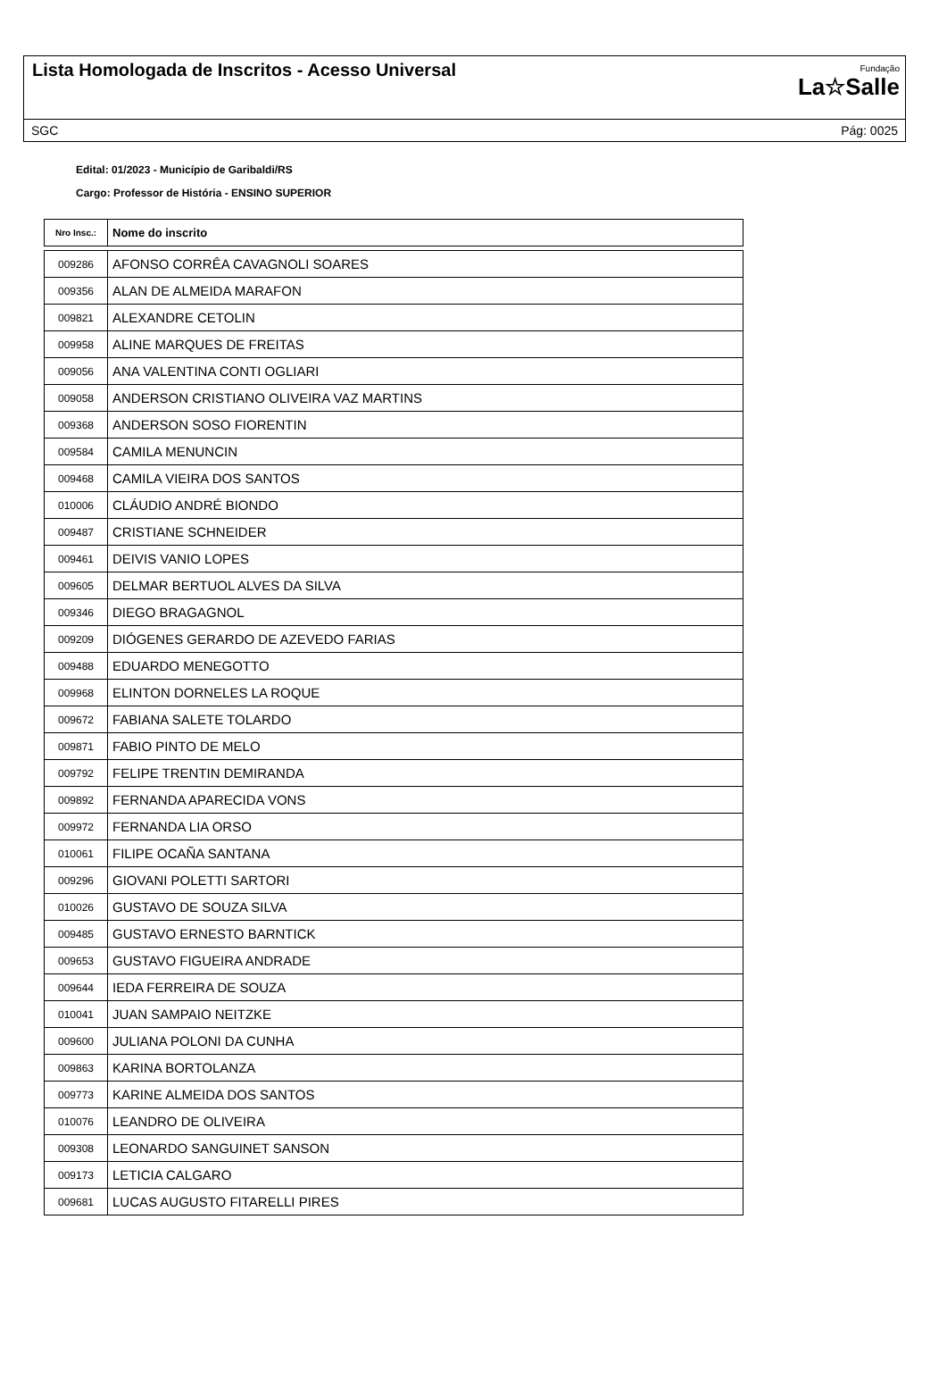Lista Homologada de Inscritos - Acesso Universal
Fundação
La☆Salle
SGC Pág: 0025
Edital: 01/2023 - Município de Garibaldi/RS
Cargo: Professor de História - ENSINO SUPERIOR
| Nro Insc.: | Nome do inscrito |
| --- | --- |
| 009286 | AFONSO CORRÊA CAVAGNOLI SOARES |
| 009356 | ALAN DE ALMEIDA MARAFON |
| 009821 | ALEXANDRE CETOLIN |
| 009958 | ALINE MARQUES DE FREITAS |
| 009056 | ANA VALENTINA CONTI OGLIARI |
| 009058 | ANDERSON CRISTIANO OLIVEIRA VAZ MARTINS |
| 009368 | ANDERSON SOSO FIORENTIN |
| 009584 | CAMILA MENUNCIN |
| 009468 | CAMILA VIEIRA DOS SANTOS |
| 010006 | CLÁUDIO ANDRÉ BIONDO |
| 009487 | CRISTIANE SCHNEIDER |
| 009461 | DEIVIS VANIO LOPES |
| 009605 | DELMAR BERTUOL ALVES DA SILVA |
| 009346 | DIEGO BRAGAGNOL |
| 009209 | DIÓGENES GERARDO DE AZEVEDO FARIAS |
| 009488 | EDUARDO MENEGOTTO |
| 009968 | ELINTON DORNELES LA ROQUE |
| 009672 | FABIANA SALETE TOLARDO |
| 009871 | FABIO PINTO DE MELO |
| 009792 | FELIPE TRENTIN DEMIRANDA |
| 009892 | FERNANDA APARECIDA VONS |
| 009972 | FERNANDA LIA ORSO |
| 010061 | FILIPE OCAÑA SANTANA |
| 009296 | GIOVANI POLETTI SARTORI |
| 010026 | GUSTAVO DE SOUZA SILVA |
| 009485 | GUSTAVO ERNESTO BARNTICK |
| 009653 | GUSTAVO FIGUEIRA ANDRADE |
| 009644 | IEDA FERREIRA DE SOUZA |
| 010041 | JUAN SAMPAIO NEITZKE |
| 009600 | JULIANA POLONI DA CUNHA |
| 009863 | KARINA BORTOLANZA |
| 009773 | KARINE ALMEIDA DOS SANTOS |
| 010076 | LEANDRO DE OLIVEIRA |
| 009308 | LEONARDO SANGUINET SANSON |
| 009173 | LETICIA CALGARO |
| 009681 | LUCAS AUGUSTO FITARELLI PIRES |